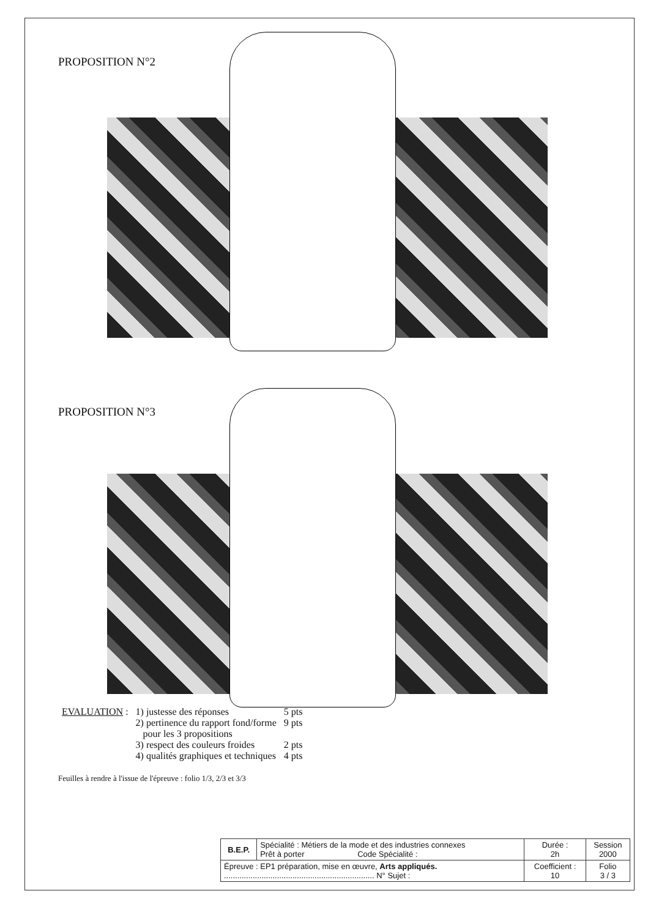PROPOSITION N°2
PROPOSITION N°3
| EVALUATION : | 1) justesse des réponses | 5 pts |
| | 2) pertinence du rapport fond/forme pour les 3 propositions | 9 pts |
| | 3) respect des couleurs froides | 2 pts |
| | 4) qualités graphiques et techniques | 4 pts |
Feuilles à rendre à l'issue de l'épreuve : folio 1/3, 2/3 et 3/3
| B.E.P. | Spécialité : Métiers de la mode et des industries connexes Prêt à porter Code Spécialité : | Durée : 2h | Session 2000 |
| Épreuve : EP1 préparation, mise en œuvre, Arts appliqués. .................................................................... N° Sujet : | | Coefficient : 10 | Folio 3 / 3 |